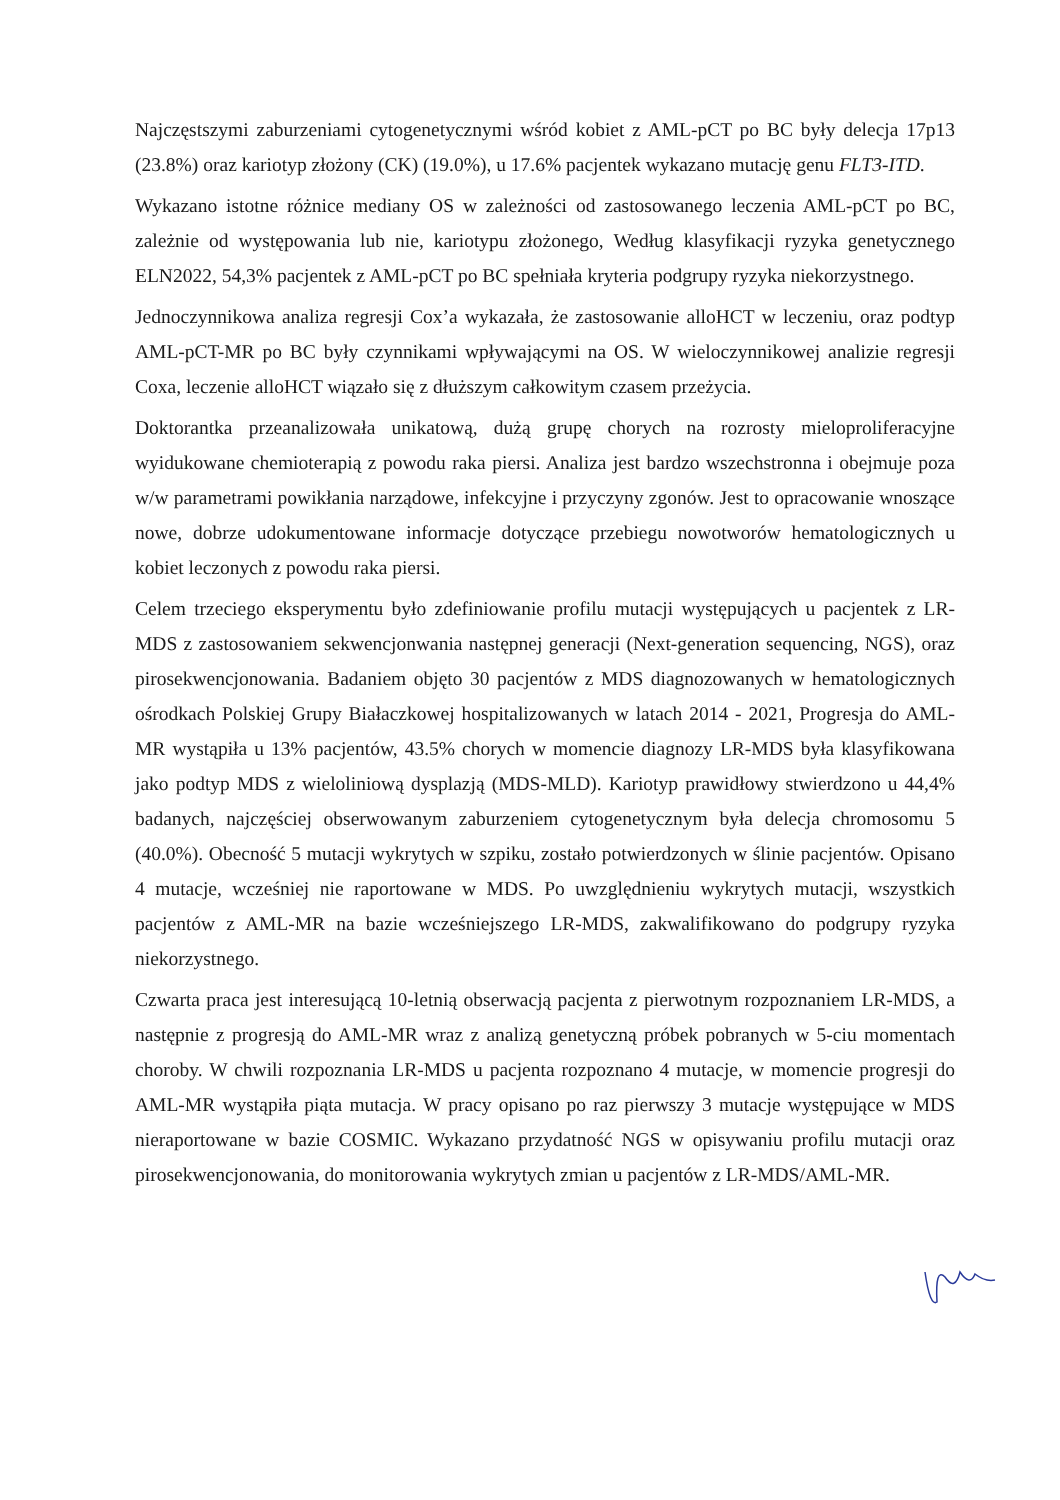Najczęstszymi zaburzeniami cytogenetycznymi wśród kobiet z AML-pCT po BC były delecja 17p13 (23.8%) oraz kariotyp złożony (CK) (19.0%), u 17.6% pacjentek wykazano mutację genu FLT3-ITD.
Wykazano istotne różnice mediany OS w zależności od zastosowanego leczenia AML-pCT po BC, zależnie od występowania lub nie, kariotypu złożonego, Według klasyfikacji ryzyka genetycznego ELN2022, 54,3% pacjentek z AML-pCT po BC spełniała kryteria podgrupy ryzyka niekorzystnego.
Jednoczynnikowa analiza regresji Cox’a wykazała, że zastosowanie alloHCT w leczeniu, oraz podtyp AML-pCT-MR po BC były czynnikami wpływającymi na OS. W wieloczynnikowej analizie regresji Coxa, leczenie alloHCT wiązało się z dłuższym całkowitym czasem przeżycia.
Doktorantka przeanalizowała unikatową, dużą grupę chorych na rozrosty mieloproliferacyjne wyidukowane chemioterapią z powodu raka piersi. Analiza jest bardzo wszechstronna i obejmuje poza w/w parametrami powikłania narządowe, infekcyjne i przyczyny zgonów. Jest to opracowanie wnoszące nowe, dobrze udokumentowane informacje dotyczące przebiegu nowotworów hematologicznych u kobiet leczonych z powodu raka piersi.
Celem trzeciego eksperymentu było zdefiniowanie profilu mutacji występujących u pacjentek z LR-MDS z zastosowaniem sekwencjonwania następnej generacji (Next-generation sequencing, NGS), oraz pirosekwencjonowania. Badaniem objęto 30 pacjentów z MDS diagnozowanych w hematologicznych ośrodkach Polskiej Grupy Białaczkowej hospitalizowanych w latach 2014 - 2021, Progresja do AML-MR wystąpiła u 13% pacjentów, 43.5% chorych w momencie diagnozy LR-MDS była klasyfikowana jako podtyp MDS z wieloliniową dysplazją (MDS-MLD). Kariotyp prawidłowy stwierdzono u 44,4% badanych, najczęściej obserwowanym zaburzeniem cytogenetycznym była delecja chromosomu 5 (40.0%). Obecność 5 mutacji wykrytych w szpiku, zostało potwierdzonych w ślinie pacjentów. Opisano 4 mutacje, wcześniej nie raportowane w MDS. Po uwzględnieniu wykrytych mutacji, wszystkich pacjentów z AML-MR na bazie wcześniejszego LR-MDS, zakwalifikowano do podgrupy ryzyka niekorzystnego.
Czwarta praca jest interesującą 10-letnią obserwacją pacjenta z pierwotnym rozpoznaniem LR-MDS, a następnie z progresją do AML-MR wraz z analizą genetyczną próbek pobranych w 5-ciu momentach choroby. W chwili rozpoznania LR-MDS u pacjenta rozpoznano 4 mutacje, w momencie progresji do AML-MR wystąpiła piąta mutacja. W pracy opisano po raz pierwszy 3 mutacje występujące w MDS nieraportowane w bazie COSMIC. Wykazano przydatność NGS w opisywaniu profilu mutacji oraz pirosekwencjonowania, do monitorowania wykrytych zmian u pacjentów z LR-MDS/AML-MR.